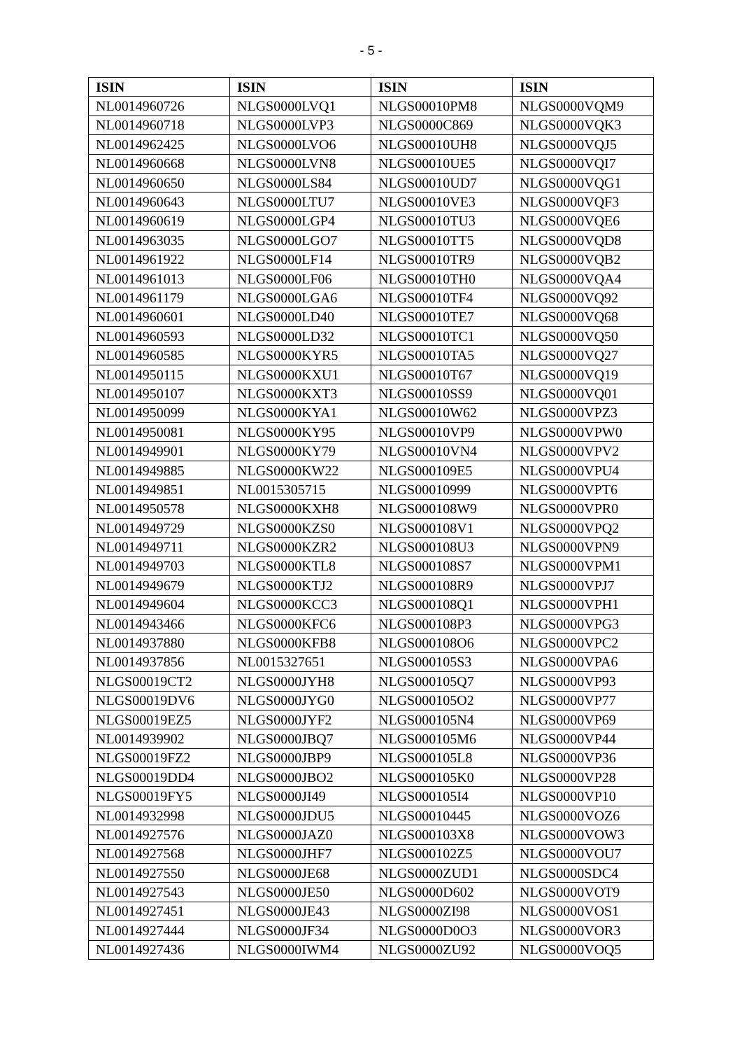- 5 -
| ISIN | ISIN | ISIN | ISIN |
| --- | --- | --- | --- |
| NL0014960726 | NLGS0000LVQ1 | NLGS00010PM8 | NLGS0000VQM9 |
| NL0014960718 | NLGS0000LVP3 | NLGS0000C869 | NLGS0000VQK3 |
| NL0014962425 | NLGS0000LVO6 | NLGS00010UH8 | NLGS0000VQJ5 |
| NL0014960668 | NLGS0000LVN8 | NLGS00010UE5 | NLGS0000VQI7 |
| NL0014960650 | NLGS0000LS84 | NLGS00010UD7 | NLGS0000VQG1 |
| NL0014960643 | NLGS0000LTU7 | NLGS00010VE3 | NLGS0000VQF3 |
| NL0014960619 | NLGS0000LGP4 | NLGS00010TU3 | NLGS0000VQE6 |
| NL0014963035 | NLGS0000LGO7 | NLGS00010TT5 | NLGS0000VQD8 |
| NL0014961922 | NLGS0000LF14 | NLGS00010TR9 | NLGS0000VQB2 |
| NL0014961013 | NLGS0000LF06 | NLGS00010TH0 | NLGS0000VQA4 |
| NL0014961179 | NLGS0000LGA6 | NLGS00010TF4 | NLGS0000VQ92 |
| NL0014960601 | NLGS0000LD40 | NLGS00010TE7 | NLGS0000VQ68 |
| NL0014960593 | NLGS0000LD32 | NLGS00010TC1 | NLGS0000VQ50 |
| NL0014960585 | NLGS0000KYR5 | NLGS00010TA5 | NLGS0000VQ27 |
| NL0014950115 | NLGS0000KXU1 | NLGS00010T67 | NLGS0000VQ19 |
| NL0014950107 | NLGS0000KXT3 | NLGS00010SS9 | NLGS0000VQ01 |
| NL0014950099 | NLGS0000KYA1 | NLGS00010W62 | NLGS0000VPZ3 |
| NL0014950081 | NLGS0000KY95 | NLGS00010VP9 | NLGS0000VPW0 |
| NL0014949901 | NLGS0000KY79 | NLGS00010VN4 | NLGS0000VPV2 |
| NL0014949885 | NLGS0000KW22 | NLGS000109E5 | NLGS0000VPU4 |
| NL0014949851 | NL0015305715 | NLGS00010999 | NLGS0000VPT6 |
| NL0014950578 | NLGS0000KXH8 | NLGS000108W9 | NLGS0000VPR0 |
| NL0014949729 | NLGS0000KZS0 | NLGS000108V1 | NLGS0000VPQ2 |
| NL0014949711 | NLGS0000KZR2 | NLGS000108U3 | NLGS0000VPN9 |
| NL0014949703 | NLGS0000KTL8 | NLGS000108S7 | NLGS0000VPM1 |
| NL0014949679 | NLGS0000KTJ2 | NLGS000108R9 | NLGS0000VPJ7 |
| NL0014949604 | NLGS0000KCC3 | NLGS000108Q1 | NLGS0000VPH1 |
| NL0014943466 | NLGS0000KFC6 | NLGS000108P3 | NLGS0000VPG3 |
| NL0014937880 | NLGS0000KFB8 | NLGS000108O6 | NLGS0000VPC2 |
| NL0014937856 | NL0015327651 | NLGS000105S3 | NLGS0000VPA6 |
| NLGS00019CT2 | NLGS0000JYH8 | NLGS000105Q7 | NLGS0000VP93 |
| NLGS00019DV6 | NLGS0000JYG0 | NLGS000105O2 | NLGS0000VP77 |
| NLGS00019EZ5 | NLGS0000JYF2 | NLGS000105N4 | NLGS0000VP69 |
| NL0014939902 | NLGS0000JBQ7 | NLGS000105M6 | NLGS0000VP44 |
| NLGS00019FZ2 | NLGS0000JBP9 | NLGS000105L8 | NLGS0000VP36 |
| NLGS00019DD4 | NLGS0000JBO2 | NLGS000105K0 | NLGS0000VP28 |
| NLGS00019FY5 | NLGS0000JI49 | NLGS000105I4 | NLGS0000VP10 |
| NL0014932998 | NLGS0000JDU5 | NLGS00010445 | NLGS0000VOZ6 |
| NL0014927576 | NLGS0000JAZ0 | NLGS000103X8 | NLGS0000VOW3 |
| NL0014927568 | NLGS0000JHF7 | NLGS000102Z5 | NLGS0000VOU7 |
| NL0014927550 | NLGS0000JE68 | NLGS0000ZUD1 | NLGS0000SDC4 |
| NL0014927543 | NLGS0000JE50 | NLGS0000D602 | NLGS0000VOT9 |
| NL0014927451 | NLGS0000JE43 | NLGS0000ZI98 | NLGS0000VOS1 |
| NL0014927444 | NLGS0000JF34 | NLGS0000D0O3 | NLGS0000VOR3 |
| NL0014927436 | NLGS0000IWM4 | NLGS0000ZU92 | NLGS0000VOQ5 |